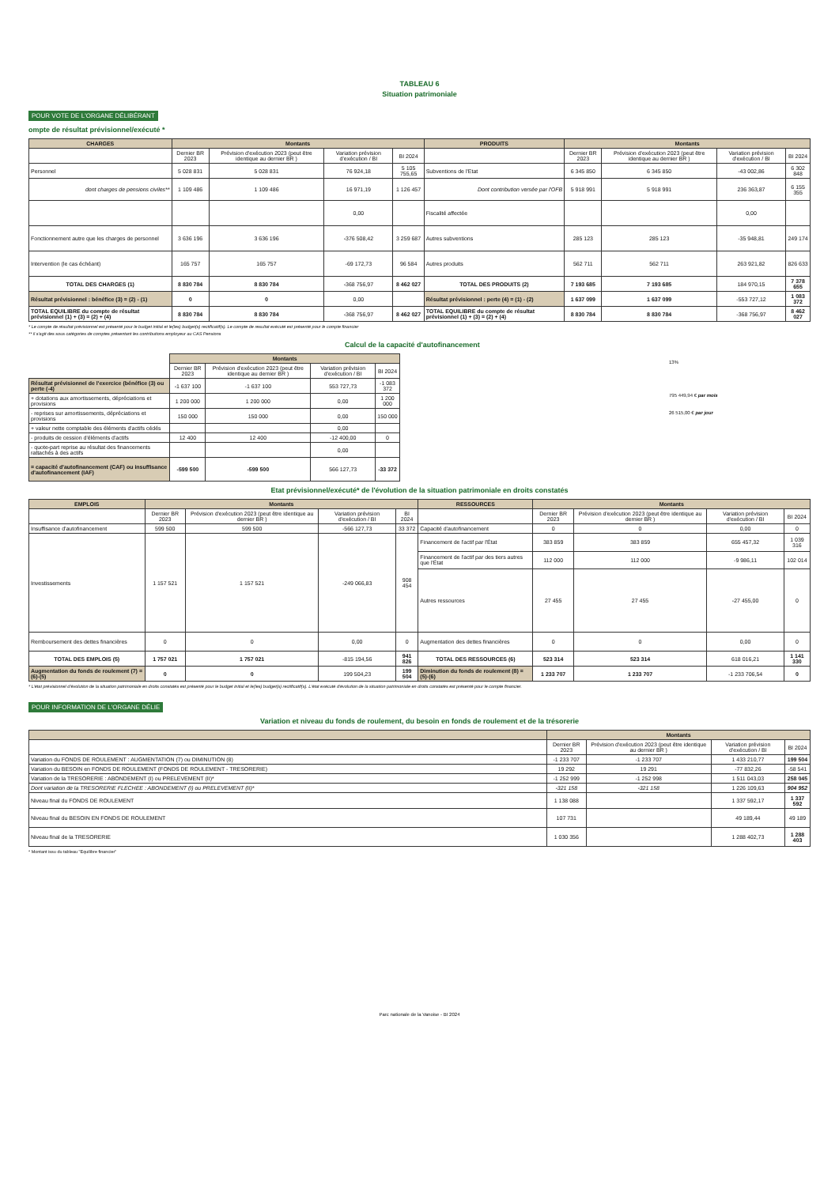TABLEAU 6
Situation patrimoniale
POUR VOTE DE L'ORGANE DÉLIBÉRANT
ompte de résultat prévisionnel/exécuté *
| CHARGES | Montants | | | | PRODUITS | Montants | | | |
| --- | --- | --- | --- | --- | --- | --- | --- | --- | --- |
| | Dernier BR 2023 | Prévision d'exécution 2023 (peut être identique au dernier BR ) | Variation prévision d'exécution / BI | BI 2024 | | Dernier BR 2023 | Prévision d'exécution 2023 (peut être identique au dernier BR ) | Variation prévision d'exécution / BI | BI 2024 |
| Personnel | 5 028 831 | 5 028 831 | 76 924,18 | 5 105 755,65 | Subventions de l'Etat | 6 345 850 | 6 345 850 | -43 002,86 | 6 302 848 |
| dont charges de pensions civiles** | 1 109 486 | 1 109 486 | 16 971,19 | 1 126 457 | Dont contribution versée par l'OFB | 5 918 991 | 5 918 991 | 236 363,87 | 6 155 355 |
| | | | 0,00 | | Fiscalité affectée | | | 0,00 | |
| Fonctionnement autre que les charges de personnel | 3 636 196 | 3 636 196 | -376 508,42 | 3 259 687 | Autres subventions | 285 123 | 285 123 | -35 948,81 | 249 174 |
| Intervention (le cas échéant) | 165 757 | 165 757 | -69 172,73 | 96 584 | Autres produits | 562 711 | 562 711 | 263 921,82 | 826 633 |
| TOTAL DES CHARGES (1) | 8 830 784 | 8 830 784 | -368 756,97 | 8 462 027 | TOTAL DES PRODUITS (2) | 7 193 685 | 7 193 685 | 184 970,15 | 7 378 655 |
| Résultat prévisionnel : bénéfice (3) = (2) - (1) | 0 | 0 | 0,00 | | Résultat prévisionnel : perte (4) = (1) - (2) | 1 637 099 | 1 637 099 | -553 727,12 | 1 083 372 |
| TOTAL EQUILIBRE du compte de résultat prévisionnel (1) + (3) = (2) + (4) | 8 830 784 | 8 830 784 | -368 756,97 | 8 462 027 | TOTAL EQUILIBRE du compte de résultat prévisionnel (1) + (3) = (2) + (4) | 8 830 784 | 8 830 784 | -368 756,97 | 8 462 027 |
* Le compte de résultat prévisionnel est présenté pour le budget initial et le(les) budget(s) rectificatif(s). Le compte de resultat exécuté est présenté pour le compte financier
** il s'agit des sous catégories de comptes présentant les contributions employeur au CAS Pensions
Calcul de la capacité d'autofinancement
| | Montants | | | |
| | Dernier BR 2023 | Prévision d'exécution 2023 (peut être identique au dernier BR ) | Variation prévision d'exécution / BI | BI 2024 |
| Résultat prévisionnel de l'exercice (bénéfice (3) ou perte (-4) | -1 637 100 | -1 637 100 | 553 727,73 | -1 083 372 |
| + dotations aux amortissements, dépréciations et provisions | 1 200 000 | 1 200 000 | 0,00 | 1 200 000 |
| - reprises sur amortissements, dépréciations et provisions | 150 000 | 150 000 | 0,00 | 150 000 |
| + valeur nette comptable des éléments d'actifs cédés | | | 0,00 | |
| - produits de cession d'éléments d'actifs | 12 400 | 12 400 | -12 400,00 | 0 |
| - quote-part reprise au résultat des financements rattachés à des actifs | | | 0,00 | |
| = capacité d'autofinancement (CAF) ou insuffisance d'autofinancement (IAF) | -599 500 | -599 500 | 566 127,73 | -33 372 |
13%
795 449,94 € par mois
26 515,00 € par jour
Etat prévisionnel/exécuté* de l'évolution de la situation patrimoniale en droits constatés
| EMPLOIS | Montants | | | | RESSOURCES | Montants | | | |
| --- | --- | --- | --- | --- | --- | --- | --- | --- | --- |
| | Dernier BR 2023 | Prévision d'exécution 2023 (peut être identique au dernier BR ) | Variation prévision d'exécution / BI | BI 2024 | | Dernier BR 2023 | Prévision d'exécution 2023 (peut être identique au dernier BR ) | Variation prévision d'exécution / BI | BI 2024 |
| Insuffisance d'autofinancement | 599 500 | 599 500 | -566 127,73 | 33 372 | Capacité d'autofinancement | 0 | 0 | 0,00 | 0 |
| Investissements | 1 157 521 | 1 157 521 | -249 066,83 | 908 454 | Financement de l'actif par l'État | 383 859 | 383 859 | 655 457,32 | 1 039 316 |
| | | | | | Financement de l'actif par des tiers autres que l'État | 112 000 | 112 000 | -9 986,11 | 102 014 |
| | | | | | Autres ressources | 27 455 | 27 455 | -27 455,00 | 0 |
| Remboursement des dettes financières | 0 | 0 | 0,00 | 0 | Augmentation des dettes financières | 0 | 0 | 0,00 | 0 |
| TOTAL DES EMPLOIS (5) | 1 757 021 | 1 757 021 | -815 194,56 | 941 826 | TOTAL DES RESSOURCES (6) | 523 314 | 523 314 | 618 016,21 | 1 141 330 |
| Augmentation du fonds de roulement (7) = (6)-(5) | 0 | 0 | 199 504,23 | 199 504 | Diminution du fonds de roulement (8) = (5)-(6) | 1 233 707 | 1 233 707 | -1 233 706,54 | 0 |
* L'état prévisionnel d'évolution de la situation patrimoniale en droits constatés est présenté pour le budget initial et le(les) budget(s) rectificatif(s). L'état exécuté d'évolution de la situation patrimoniale en droits constatés est présenté pour le compte financier.
POUR INFORMATION DE L'ORGANE DÉLIE
Variation et niveau du fonds de roulement, du besoin en fonds de roulement et de la trésorerie
| | Montants | | | |
| --- | --- | --- | --- | --- |
| | Dernier BR 2023 | Prévision d'exécution 2023 (peut être identique au dernier BR ) | Variation prévision d'exécution / BI | BI 2024 |
| Variation du FONDS DE ROULEMENT : AUGMENTATION (7) ou DIMINUTION (8) | -1 233 707 | -1 233 707 | 1 433 210,77 | 199 504 |
| Variation du BESOIN en FONDS DE ROULEMENT (FONDS DE ROULEMENT - TRESORERIE) | 19 292 | 19 291 | -77 832,26 | -58 541 |
| Variation de la TRESORERIE : ABONDEMENT (I) ou PRELEVEMENT (II)* | -1 252 999 | -1 252 998 | 1 511 043,03 | 258 045 |
| Dont variation de la TRESORERIE FLECHEE : ABONDEMENT (I) ou PRELEVEMENT (II)* | -321 158 | -321 158 | 1 226 109,63 | 904 952 |
| Niveau final du FONDS DE ROULEMENT | 1 138 088 | | 1 337 592,17 | 1 337 592 |
| Niveau final du BESOIN EN FONDS DE ROULEMENT | 107 731 | | 49 189,44 | 49 189 |
| Niveau final de la TRESORERIE | 1 030 356 | | 1 288 402,73 | 1 288 403 |
* Montant issu du tableau "Equilibre financier"
Parc nationale de la Vanoise - BI 2024